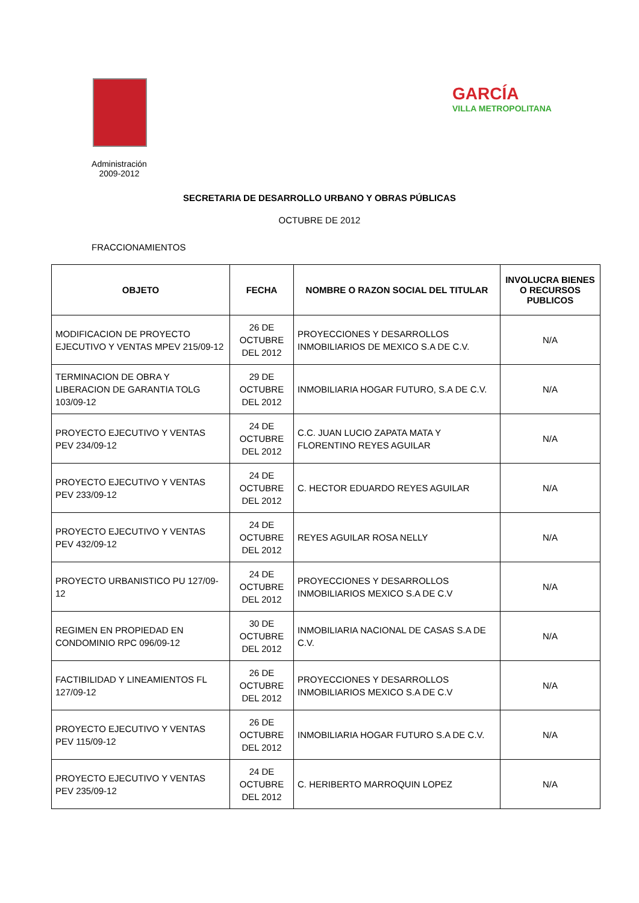GARCÍA
VILLA METROPOLITANA
Administración 2009-2012
SECRETARIA DE DESARROLLO URBANO Y OBRAS PÚBLICAS
OCTUBRE DE 2012
FRACCIONAMIENTOS
| OBJETO | FECHA | NOMBRE O RAZON SOCIAL DEL TITULAR | INVOLUCRA BIENES O RECURSOS PUBLICOS |
| --- | --- | --- | --- |
| MODIFICACION DE PROYECTO EJECUTIVO Y VENTAS MPEV 215/09-12 | 26 DE OCTUBRE DEL 2012 | PROYECCIONES Y DESARROLLOS INMOBILIARIOS DE MEXICO S.A DE C.V. | N/A |
| TERMINACION DE OBRA Y LIBERACION DE GARANTIA TOLG 103/09-12 | 29 DE OCTUBRE DEL 2012 | INMOBILIARIA HOGAR FUTURO, S.A DE C.V. | N/A |
| PROYECTO EJECUTIVO Y VENTAS PEV 234/09-12 | 24 DE OCTUBRE DEL 2012 | C.C. JUAN LUCIO ZAPATA MATA Y FLORENTINO REYES AGUILAR | N/A |
| PROYECTO EJECUTIVO Y VENTAS PEV 233/09-12 | 24 DE OCTUBRE DEL 2012 | C. HECTOR EDUARDO REYES AGUILAR | N/A |
| PROYECTO EJECUTIVO Y VENTAS PEV 432/09-12 | 24 DE OCTUBRE DEL 2012 | REYES AGUILAR ROSA NELLY | N/A |
| PROYECTO URBANISTICO PU 127/09-12 | 24 DE OCTUBRE DEL 2012 | PROYECCIONES Y DESARROLLOS INMOBILIARIOS MEXICO S.A DE C.V | N/A |
| REGIMEN EN PROPIEDAD EN CONDOMINIO RPC 096/09-12 | 30 DE OCTUBRE DEL 2012 | INMOBILIARIA NACIONAL DE CASAS S.A DE C.V. | N/A |
| FACTIBILIDAD Y LINEAMIENTOS FL 127/09-12 | 26 DE OCTUBRE DEL 2012 | PROYECCIONES Y DESARROLLOS INMOBILIARIOS MEXICO S.A DE C.V | N/A |
| PROYECTO EJECUTIVO Y VENTAS PEV 115/09-12 | 26 DE OCTUBRE DEL 2012 | INMOBILIARIA HOGAR FUTURO S.A DE C.V. | N/A |
| PROYECTO EJECUTIVO Y VENTAS PEV 235/09-12 | 24 DE OCTUBRE DEL 2012 | C. HERIBERTO MARROQUIN LOPEZ | N/A |